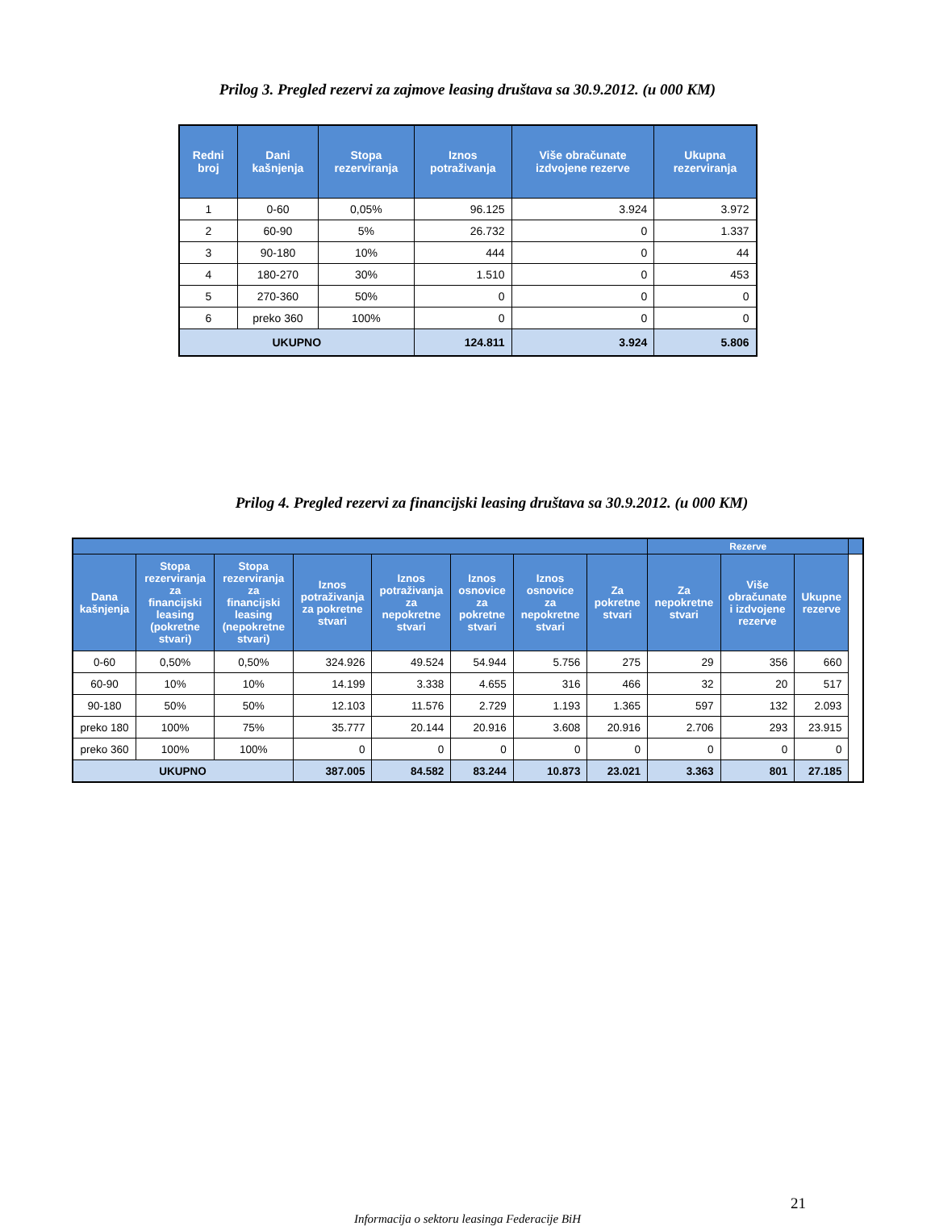Prilog 3. Pregled rezervi za zajmove leasing društava sa 30.9.2012. (u 000 KM)
| Redni broj | Dani kašnjenja | Stopa rezerviranja | Iznos potraživanja | Više obračunate izdvojene rezerve | Ukupna rezerviranja |
| --- | --- | --- | --- | --- | --- |
| 1 | 0-60 | 0,05% | 96.125 | 3.924 | 3.972 |
| 2 | 60-90 | 5% | 26.732 | 0 | 1.337 |
| 3 | 90-180 | 10% | 444 | 0 | 44 |
| 4 | 180-270 | 30% | 1.510 | 0 | 453 |
| 5 | 270-360 | 50% | 0 | 0 | 0 |
| 6 | preko 360 | 100% | 0 | 0 | 0 |
| UKUPNO | | | 124.811 | 3.924 | 5.806 |
Prilog 4. Pregled rezervi za financijski leasing društava sa 30.9.2012. (u 000 KM)
| | | | | | | | | Rezerve | | | |
| --- | --- | --- | --- | --- | --- | --- | --- | --- | --- | --- | --- |
| Dana kašnjenja | Stopa rezerviranja za financijski leasing (pokretne stvari) | Stopa rezerviranja za financijski leasing (nepokretne stvari) | Iznos potraživanja za pokretne stvari | Iznos potraživanja za nepokretne stvari | Iznos osnovice za pokretne stvari | Iznos osnovice za nepokretne stvari | Za pokretne stvari | Za nepokretne stvari | Više obračunate i izdvojene rezerve | Ukupne rezerve | |
| 0-60 | 0,50% | 0,50% | 324.926 | 49.524 | 54.944 | 5.756 | 275 | 29 | 356 | 660 | |
| 60-90 | 10% | 10% | 14.199 | 3.338 | 4.655 | 316 | 466 | 32 | 20 | 517 | |
| 90-180 | 50% | 50% | 12.103 | 11.576 | 2.729 | 1.193 | 1.365 | 597 | 132 | 2.093 | |
| preko 180 | 100% | 75% | 35.777 | 20.144 | 20.916 | 3.608 | 20.916 | 2.706 | 293 | 23.915 | |
| preko 360 | 100% | 100% | 0 | 0 | 0 | 0 | 0 | 0 | 0 | 0 | |
| UKUPNO | | | 387.005 | 84.582 | 83.244 | 10.873 | 23.021 | 3.363 | 801 | 27.185 | |
21
Informacija o sektoru leasinga Federacije BiH